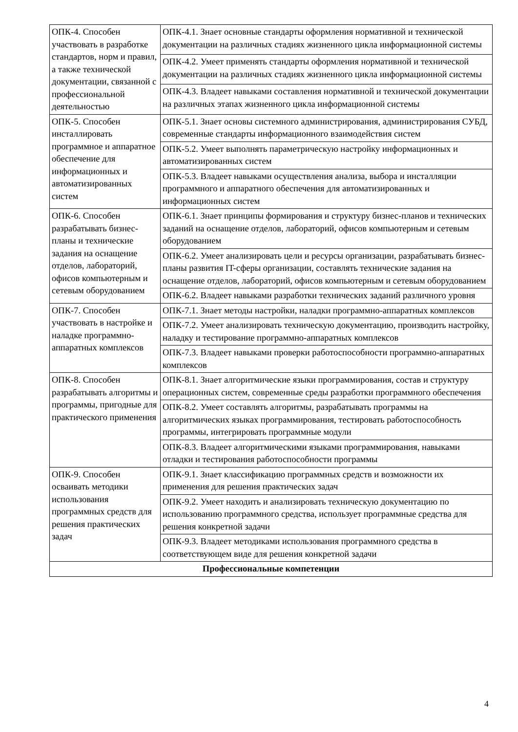| ОПК-4. Способен участвовать в разработке стандартов, норм и правил, а также технической документации, связанной с профессиональной деятельностью | ОПК-4.1. Знает основные стандарты оформления нормативной и технической документации на различных стадиях жизненного цикла информационной системы |
| | ОПК-4.2. Умеет применять стандарты оформления нормативной и технической документации на различных стадиях жизненного цикла информационной системы |
| | ОПК-4.3. Владеет навыками составления нормативной и технической документации на различных этапах жизненного цикла информационной системы |
| ОПК-5. Способен инсталлировать программное и аппаратное обеспечение для информационных и автоматизированных систем | ОПК-5.1. Знает основы системного администрирования, администрирования СУБД, современные стандарты информационного взаимодействия систем |
| | ОПК-5.2. Умеет выполнять параметрическую настройку информационных и автоматизированных систем |
| | ОПК-5.3. Владеет навыками осуществления анализа, выбора и инсталляции программного и аппаратного обеспечения для автоматизированных и информационных систем |
| ОПК-6. Способен разрабатывать бизнес-планы и технические задания на оснащение отделов, лабораторий, офисов компьютерным и сетевым оборудованием | ОПК-6.1. Знает принципы формирования и структуру бизнес-планов и технических заданий на оснащение отделов, лабораторий, офисов компьютерным и сетевым оборудованием |
| | ОПК-6.2. Умеет анализировать цели и ресурсы организации, разрабатывать бизнес-планы развития IT-сферы организации, составлять технические задания на оснащение отделов, лабораторий, офисов компьютерным и сетевым оборудованием |
| | ОПК-6.2. Владеет навыками разработки технических заданий различного уровня |
| ОПК-7. Способен участвовать в настройке и наладке программно-аппаратных комплексов | ОПК-7.1. Знает методы настройки, наладки программно-аппаратных комплексов |
| | ОПК-7.2. Умеет анализировать техническую документацию, производить настройку, наладку и тестирование программно-аппаратных комплексов |
| | ОПК-7.3. Владеет навыками проверки работоспособности программно-аппаратных комплексов |
| ОПК-8. Способен разрабатывать алгоритмы и программы, пригодные для практического применения | ОПК-8.1. Знает алгоритмические языки программирования, состав и структуру операционных систем, современные среды разработки программного обеспечения |
| | ОПК-8.2. Умеет составлять алгоритмы, разрабатывать программы на алгоритмических языках программирования, тестировать работоспособность программы, интегрировать программные модули |
| | ОПК-8.3. Владеет алгоритмическими языками программирования, навыками отладки и тестирования работоспособности программы |
| ОПК-9. Способен осваивать методики использования программных средств для решения практических задач | ОПК-9.1. Знает классификацию программных средств и возможности их применения для решения практических задач |
| | ОПК-9.2. Умеет находить и анализировать техническую документацию по использованию программного средства, использует программные средства для решения конкретной задачи |
| | ОПК-9.3. Владеет методиками использования программного средства в соответствующем виде для решения конкретной задачи |
| Профессиональные компетенции | |
4